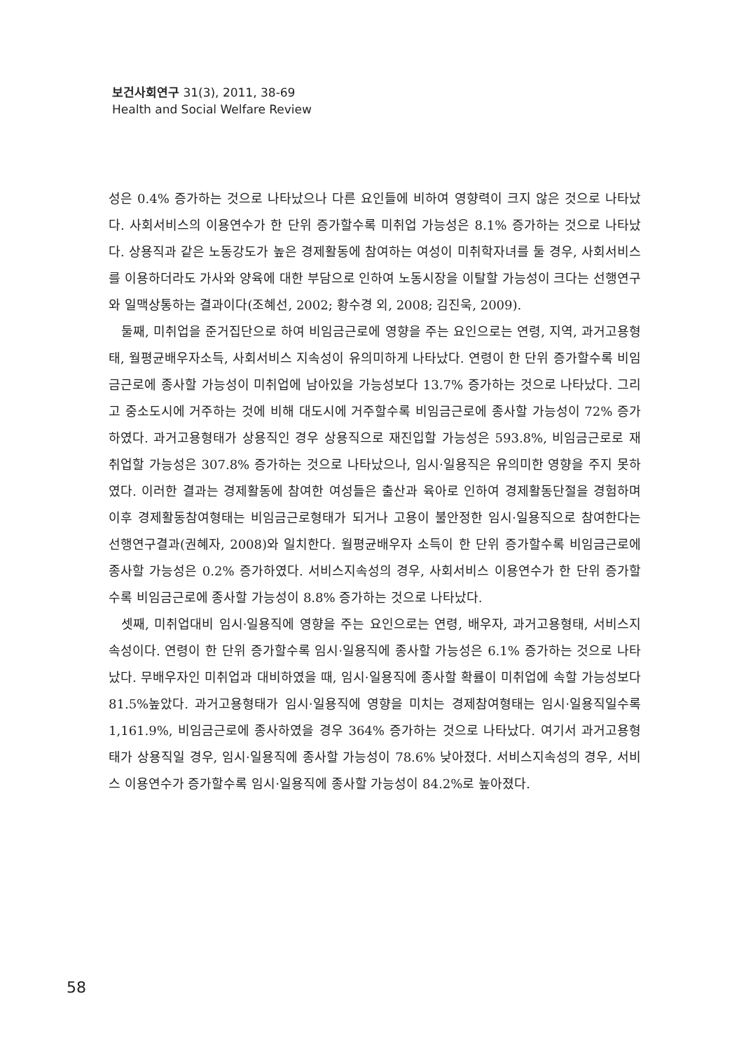보건사회연구 31(3), 2011, 38-69
Health and Social Welfare Review
성은 0.4% 증가하는 것으로 나타났으나 다른 요인들에 비하여 영향력이 크지 않은 것으로 나타났다. 사회서비스의 이용연수가 한 단위 증가할수록 미취업 가능성은 8.1% 증가하는 것으로 나타났다. 상용직과 같은 노동강도가 높은 경제활동에 참여하는 여성이 미취학자녀를 둘 경우, 사회서비스를 이용하더라도 가사와 양육에 대한 부담으로 인하여 노동시장을 이탈할 가능성이 크다는 선행연구와 일맥상통하는 결과이다(조혜선, 2002; 황수경 외, 2008; 김진욱, 2009).
둘째, 미취업을 준거집단으로 하여 비임금근로에 영향을 주는 요인으로는 연령, 지역, 과거고용형태, 월평균배우자소득, 사회서비스 지속성이 유의미하게 나타났다. 연령이 한 단위 증가할수록 비임금근로에 종사할 가능성이 미취업에 남아있을 가능성보다 13.7% 증가하는 것으로 나타났다. 그리고 중소도시에 거주하는 것에 비해 대도시에 거주할수록 비임금근로에 종사할 가능성이 72% 증가하였다. 과거고용형태가 상용직인 경우 상용직으로 재진입할 가능성은 593.8%, 비임금근로로 재취업할 가능성은 307.8% 증가하는 것으로 나타났으나, 임시·일용직은 유의미한 영향을 주지 못하였다. 이러한 결과는 경제활동에 참여한 여성들은 출산과 육아로 인하여 경제활동단절을 경험하며 이후 경제활동참여형태는 비임금근로형태가 되거나 고용이 불안정한 임시·일용직으로 참여한다는 선행연구결과(권혜자, 2008)와 일치한다. 월평균배우자 소득이 한 단위 증가할수록 비임금근로에 종사할 가능성은 0.2% 증가하였다. 서비스지속성의 경우, 사회서비스 이용연수가 한 단위 증가할수록 비임금근로에 종사할 가능성이 8.8% 증가하는 것으로 나타났다.
셋째, 미취업대비 임시·일용직에 영향을 주는 요인으로는 연령, 배우자, 과거고용형태, 서비스지속성이다. 연령이 한 단위 증가할수록 임시·일용직에 종사할 가능성은 6.1% 증가하는 것으로 나타났다. 무배우자인 미취업과 대비하였을 때, 임시·일용직에 종사할 확률이 미취업에 속할 가능성보다 81.5%높았다. 과거고용형태가 임시·일용직에 영향을 미치는 경제참여형태는 임시·일용직일수록 1,161.9%, 비임금근로에 종사하였을 경우 364% 증가하는 것으로 나타났다. 여기서 과거고용형태가 상용직일 경우, 임시·일용직에 종사할 가능성이 78.6% 낮아졌다. 서비스지속성의 경우, 서비스 이용연수가 증가할수록 임시·일용직에 종사할 가능성이 84.2%로 높아졌다.
58